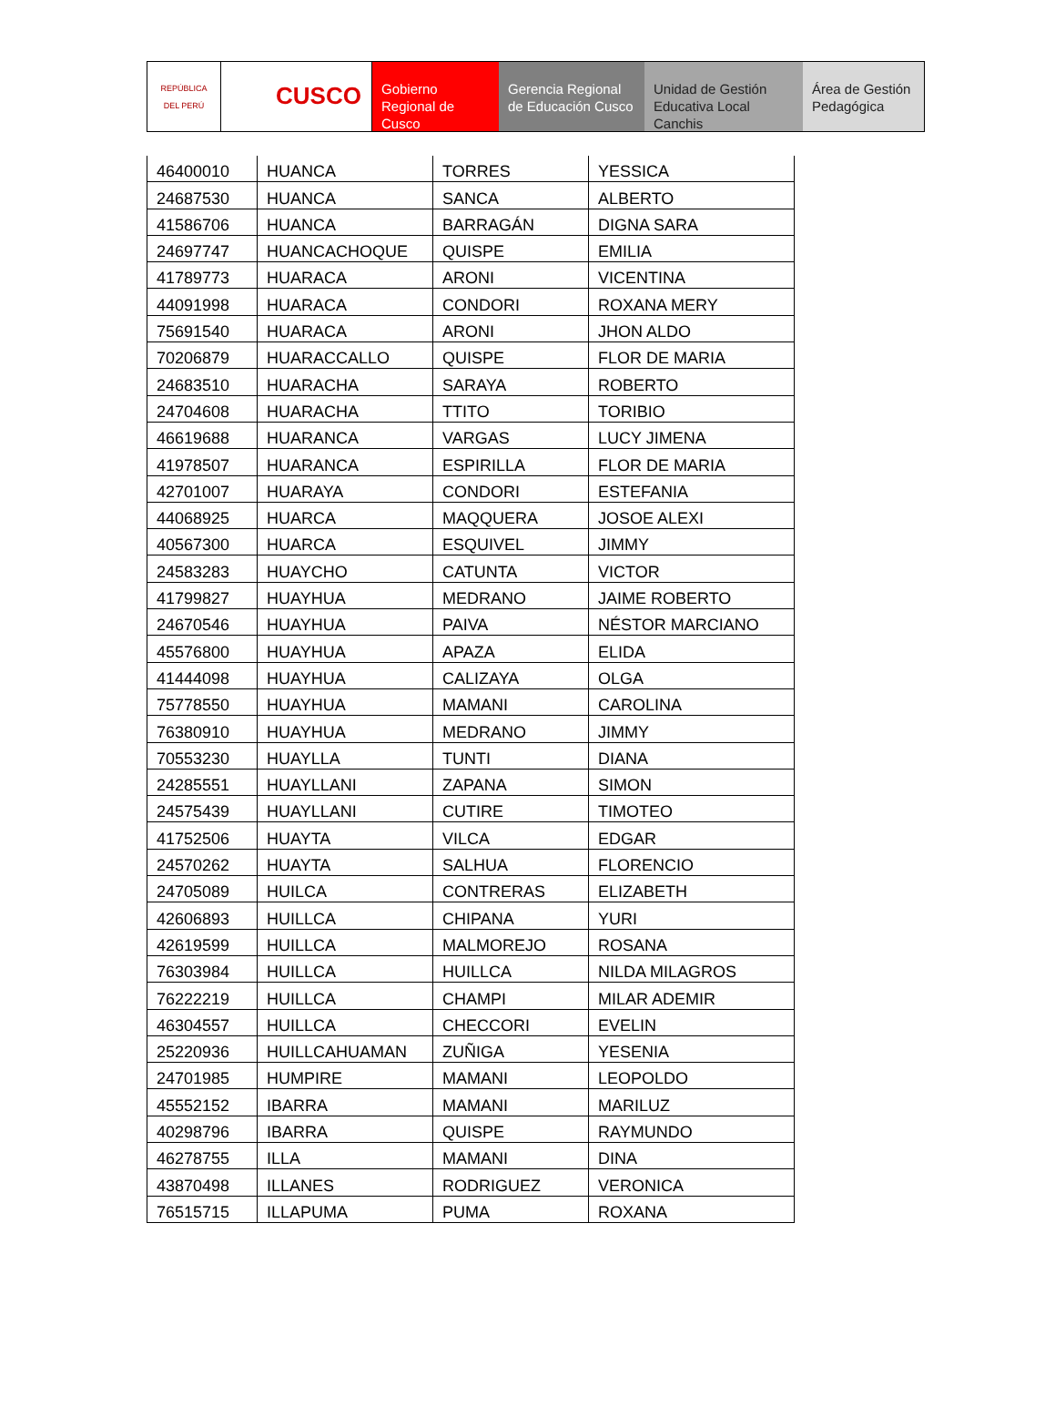REPÚBLICA DEL PERÚ
CUSCO Gobierno Regional de Cusco
Gerencia Regional de Educación Cusco
Unidad de Gestión Educativa Local Canchis
Área de Gestión Pedagógica
| 46400010 | HUANCA | TORRES | YESSICA |
| 24687530 | HUANCA | SANCA | ALBERTO |
| 41586706 | HUANCA | BARRAGÁN | DIGNA SARA |
| 24697747 | HUANCACHOQUE | QUISPE | EMILIA |
| 41789773 | HUARACA | ARONI | VICENTINA |
| 44091998 | HUARACA | CONDORI | ROXANA MERY |
| 75691540 | HUARACA | ARONI | JHON ALDO |
| 70206879 | HUARACCALLO | QUISPE | FLOR DE MARIA |
| 24683510 | HUARACHA | SARAYA | ROBERTO |
| 24704608 | HUARACHA | TTITO | TORIBIO |
| 46619688 | HUARANCA | VARGAS | LUCY JIMENA |
| 41978507 | HUARANCA | ESPIRILLA | FLOR DE MARIA |
| 42701007 | HUARAYA | CONDORI | ESTEFANIA |
| 44068925 | HUARCA | MAQQUERA | JOSOE ALEXI |
| 40567300 | HUARCA | ESQUIVEL | JIMMY |
| 24583283 | HUAYCHO | CATUNTA | VICTOR |
| 41799827 | HUAYHUA | MEDRANO | JAIME ROBERTO |
| 24670546 | HUAYHUA | PAIVA | NÉSTOR MARCIANO |
| 45576800 | HUAYHUA | APAZA | ELIDA |
| 41444098 | HUAYHUA | CALIZAYA | OLGA |
| 75778550 | HUAYHUA | MAMANI | CAROLINA |
| 76380910 | HUAYHUA | MEDRANO | JIMMY |
| 70553230 | HUAYLLA | TUNTI | DIANA |
| 24285551 | HUAYLLANI | ZAPANA | SIMON |
| 24575439 | HUAYLLANI | CUTIRE | TIMOTEO |
| 41752506 | HUAYTA | VILCA | EDGAR |
| 24570262 | HUAYTA | SALHUA | FLORENCIO |
| 24705089 | HUILCA | CONTRERAS | ELIZABETH |
| 42606893 | HUILLCA | CHIPANA | YURI |
| 42619599 | HUILLCA | MALMOREJO | ROSANA |
| 76303984 | HUILLCA | HUILLCA | NILDA MILAGROS |
| 76222219 | HUILLCA | CHAMPI | MILAR ADEMIR |
| 46304557 | HUILLCA | CHECCORI | EVELIN |
| 25220936 | HUILLCAHUAMAN | ZUÑIGA | YESENIA |
| 24701985 | HUMPIRE | MAMANI | LEOPOLDO |
| 45552152 | IBARRA | MAMANI | MARILUZ |
| 40298796 | IBARRA | QUISPE | RAYMUNDO |
| 46278755 | ILLA | MAMANI | DINA |
| 43870498 | ILLANES | RODRIGUEZ | VERONICA |
| 76515715 | ILLAPUMA | PUMA | ROXANA |